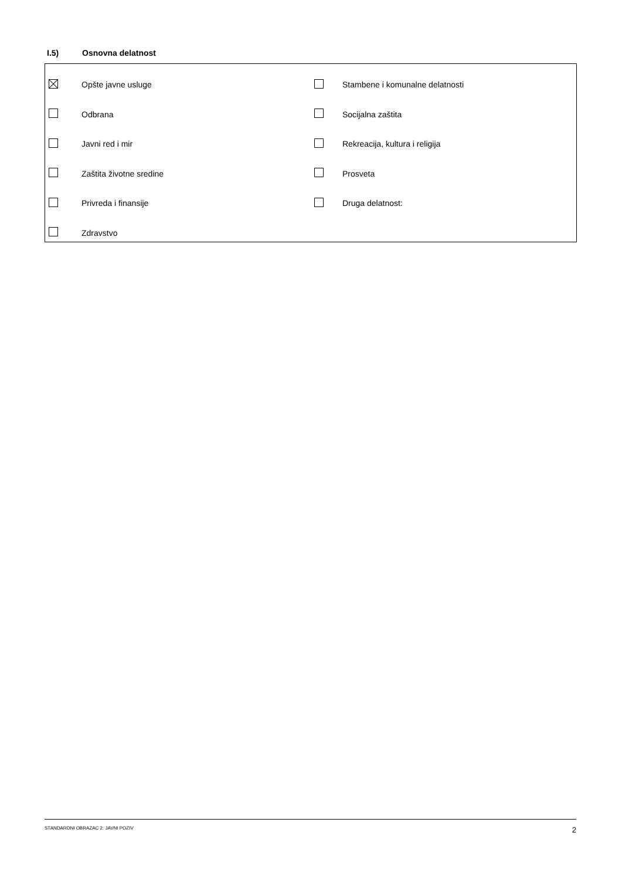I.5) Osnovna delatnost
| | Opšte javne usluge | | Stambene i komunalne delatnosti |
| | Odbrana | | Socijalna zaštita |
| | Javni red i mir | | Rekreacija, kultura i religija |
| | Zaštita životne sredine | | Prosveta |
| | Privreda i finansije | | Druga delatnost: |
| | Zdravstvo | | |
STANDARDNI OBRAZAC 2: JAVNI POZIV 2